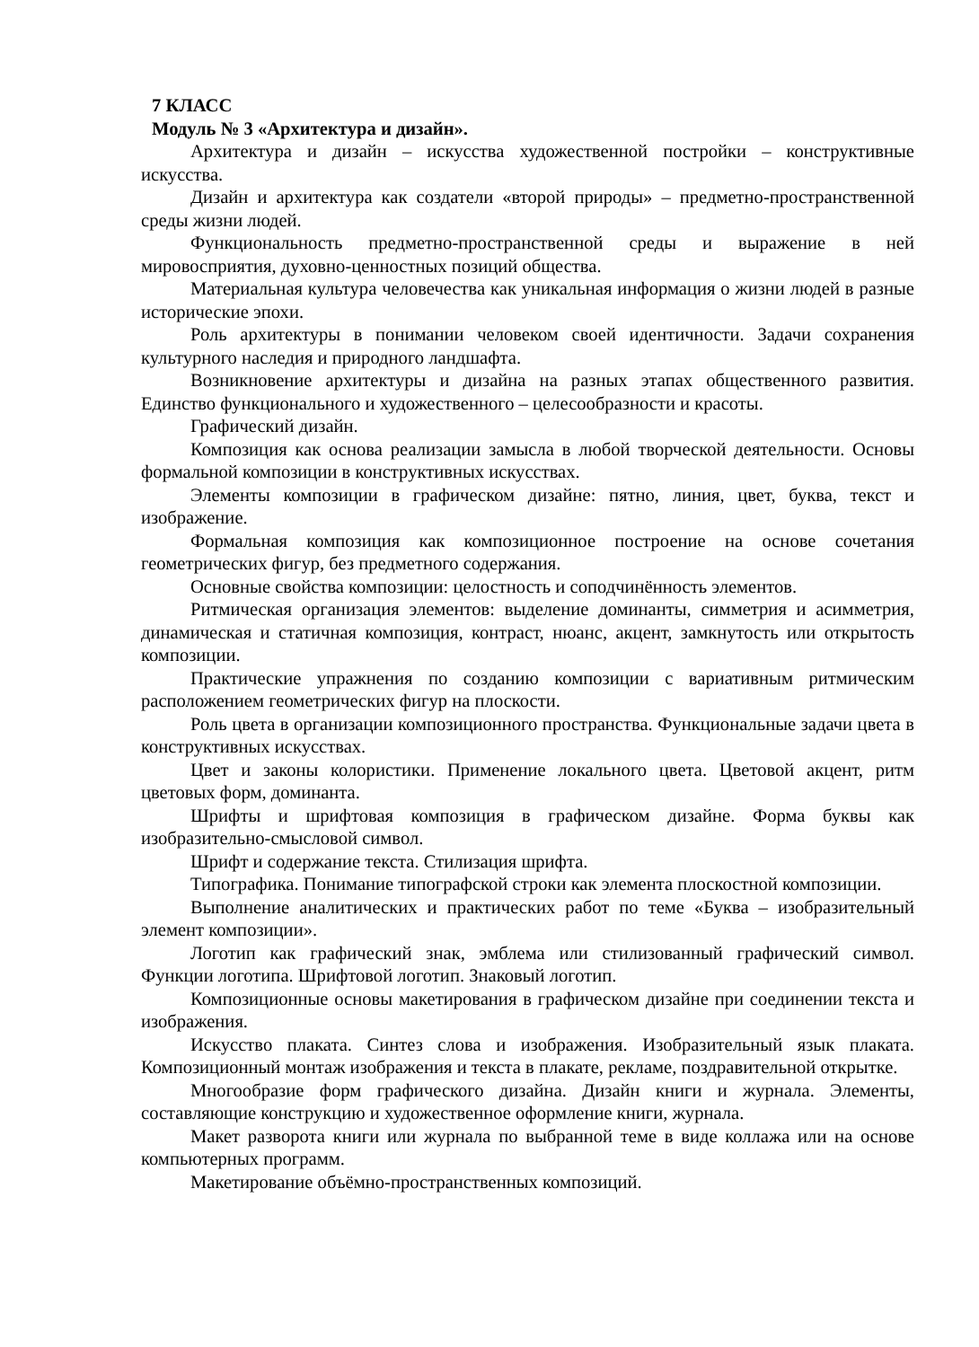7 КЛАСС
Модуль № 3 «Архитектура и дизайн».
Архитектура и дизайн – искусства художественной постройки – конструктивные искусства.
Дизайн и архитектура как создатели «второй природы» – предметно-пространственной среды жизни людей.
Функциональность предметно-пространственной среды и выражение в ней мировосприятия, духовно-ценностных позиций общества.
Материальная культура человечества как уникальная информация о жизни людей в разные исторические эпохи.
Роль архитектуры в понимании человеком своей идентичности. Задачи сохранения культурного наследия и природного ландшафта.
Возникновение архитектуры и дизайна на разных этапах общественного развития. Единство функционального и художественного – целесообразности и красоты.
Графический дизайн.
Композиция как основа реализации замысла в любой творческой деятельности. Основы формальной композиции в конструктивных искусствах.
Элементы композиции в графическом дизайне: пятно, линия, цвет, буква, текст и изображение.
Формальная композиция как композиционное построение на основе сочетания геометрических фигур, без предметного содержания.
Основные свойства композиции: целостность и соподчинённость элементов.
Ритмическая организация элементов: выделение доминанты, симметрия и асимметрия, динамическая и статичная композиция, контраст, нюанс, акцент, замкнутость или открытость композиции.
Практические упражнения по созданию композиции с вариативным ритмическим расположением геометрических фигур на плоскости.
Роль цвета в организации композиционного пространства. Функциональные задачи цвета в конструктивных искусствах.
Цвет и законы колористики. Применение локального цвета. Цветовой акцент, ритм цветовых форм, доминанта.
Шрифты и шрифтовая композиция в графическом дизайне. Форма буквы как изобразительно-смысловой символ.
Шрифт и содержание текста. Стилизация шрифта.
Типографика. Понимание типографской строки как элемента плоскостной композиции.
Выполнение аналитических и практических работ по теме «Буква – изобразительный элемент композиции».
Логотип как графический знак, эмблема или стилизованный графический символ. Функции логотипа. Шрифтовой логотип. Знаковый логотип.
Композиционные основы макетирования в графическом дизайне при соединении текста и изображения.
Искусство плаката. Синтез слова и изображения. Изобразительный язык плаката. Композиционный монтаж изображения и текста в плакате, рекламе, поздравительной открытке.
Многообразие форм графического дизайна. Дизайн книги и журнала. Элементы, составляющие конструкцию и художественное оформление книги, журнала.
Макет разворота книги или журнала по выбранной теме в виде коллажа или на основе компьютерных программ.
Макетирование объёмно-пространственных композиций.